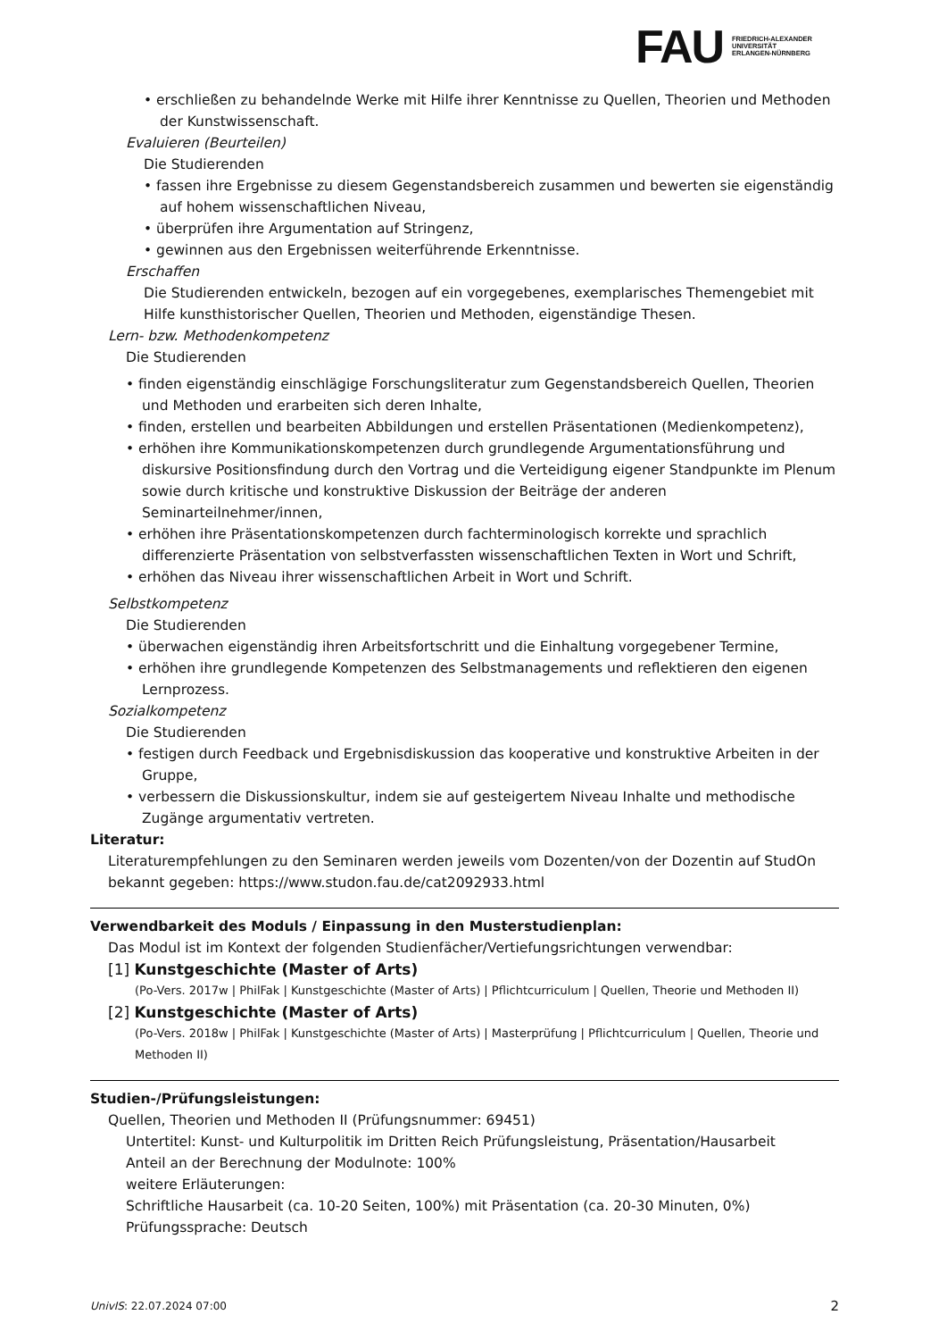FAU
FRIEDRICH-ALEXANDER
UNIVERSITÄT
ERLANGEN-NÜRNBERG
• erschließen zu behandelnde Werke mit Hilfe ihrer Kenntnisse zu Quellen, Theorien und Methoden der Kunstwissenschaft.
Evaluieren (Beurteilen)
Die Studierenden
• fassen ihre Ergebnisse zu diesem Gegenstandsbereich zusammen und bewerten sie eigenständig auf hohem wissenschaftlichen Niveau,
• überprüfen ihre Argumentation auf Stringenz,
• gewinnen aus den Ergebnissen weiterführende Erkenntnisse.
Erschaffen
Die Studierenden entwickeln, bezogen auf ein vorgegebenes, exemplarisches Themengebiet mit Hilfe kunsthistorischer Quellen, Theorien und Methoden, eigenständige Thesen.
Lern- bzw. Methodenkompetenz
Die Studierenden
• finden eigenständig einschlägige Forschungsliteratur zum Gegenstandsbereich Quellen, Theorien und Methoden und erarbeiten sich deren Inhalte,
• finden, erstellen und bearbeiten Abbildungen und erstellen Präsentationen (Medienkompetenz),
• erhöhen ihre Kommunikationskompetenzen durch grundlegende Argumentationsführung und diskursive Positionsfindung durch den Vortrag und die Verteidigung eigener Standpunkte im Plenum sowie durch kritische und konstruktive Diskussion der Beiträge der anderen Seminarteilnehmer/innen,
• erhöhen ihre Präsentationskompetenzen durch fachterminologisch korrekte und sprachlich differenzierte Präsentation von selbstverfassten wissenschaftlichen Texten in Wort und Schrift,
• erhöhen das Niveau ihrer wissenschaftlichen Arbeit in Wort und Schrift.
Selbstkompetenz
Die Studierenden
• überwachen eigenständig ihren Arbeitsfortschritt und die Einhaltung vorgegebener Termine,
• erhöhen ihre grundlegende Kompetenzen des Selbstmanagements und reflektieren den eigenen Lernprozess.
Sozialkompetenz
Die Studierenden
• festigen durch Feedback und Ergebnisdiskussion das kooperative und konstruktive Arbeiten in der Gruppe,
• verbessern die Diskussionskultur, indem sie auf gesteigertem Niveau Inhalte und methodische Zugänge argumentativ vertreten.
Literatur:
Literaturempfehlungen zu den Seminaren werden jeweils vom Dozenten/von der Dozentin auf StudOn bekannt gegeben: https://www.studon.fau.de/cat2092933.html
Verwendbarkeit des Moduls / Einpassung in den Musterstudienplan:
Das Modul ist im Kontext der folgenden Studienfächer/Vertiefungsrichtungen verwendbar:
[1] Kunstgeschichte (Master of Arts)
(Po-Vers. 2017w | PhilFak | Kunstgeschichte (Master of Arts) | Pflichtcurriculum | Quellen, Theorie und Methoden II)
[2] Kunstgeschichte (Master of Arts)
(Po-Vers. 2018w | PhilFak | Kunstgeschichte (Master of Arts) | Masterprüfung | Pflichtcurriculum | Quellen, Theorie und Methoden II)
Studien-/Prüfungsleistungen:
Quellen, Theorien und Methoden II (Prüfungsnummer: 69451)
Untertitel: Kunst- und Kulturpolitik im Dritten Reich Prüfungsleistung, Präsentation/Hausarbeit
Anteil an der Berechnung der Modulnote: 100%
weitere Erläuterungen:
Schriftliche Hausarbeit (ca. 10-20 Seiten, 100%) mit Präsentation (ca. 20-30 Minuten, 0%)
Prüfungssprache: Deutsch
UnivIS: 22.07.2024 07:00 2